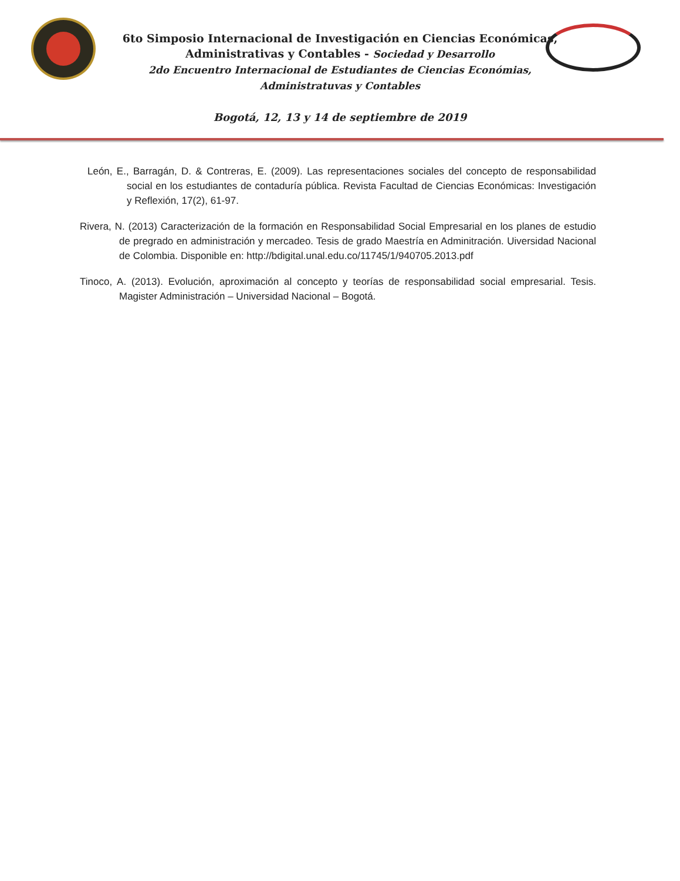6to Simposio Internacional de Investigación en Ciencias Económicas,
Administrativas y Contables - Sociedad y Desarrollo
2do Encuentro Internacional de Estudiantes de Ciencias Económias,
Administratuvas y Contables
Bogotá, 12, 13 y 14 de septiembre de 2019
León, E., Barragán, D. & Contreras, E. (2009). Las representaciones sociales del concepto de responsabilidad social en los estudiantes de contaduría pública. Revista Facultad de Ciencias Económicas: Investigación y Reflexión, 17(2), 61-97.
Rivera, N. (2013) Caracterización de la formación en Responsabilidad Social Empresarial en los planes de estudio de pregrado en administración y mercadeo. Tesis de grado Maestría en Adminitración. Uiversidad Nacional de Colombia. Disponible en: http://bdigital.unal.edu.co/11745/1/940705.2013.pdf
Tinoco, A. (2013). Evolución, aproximación al concepto y teorías de responsabilidad social empresarial. Tesis. Magister Administración – Universidad Nacional – Bogotá.